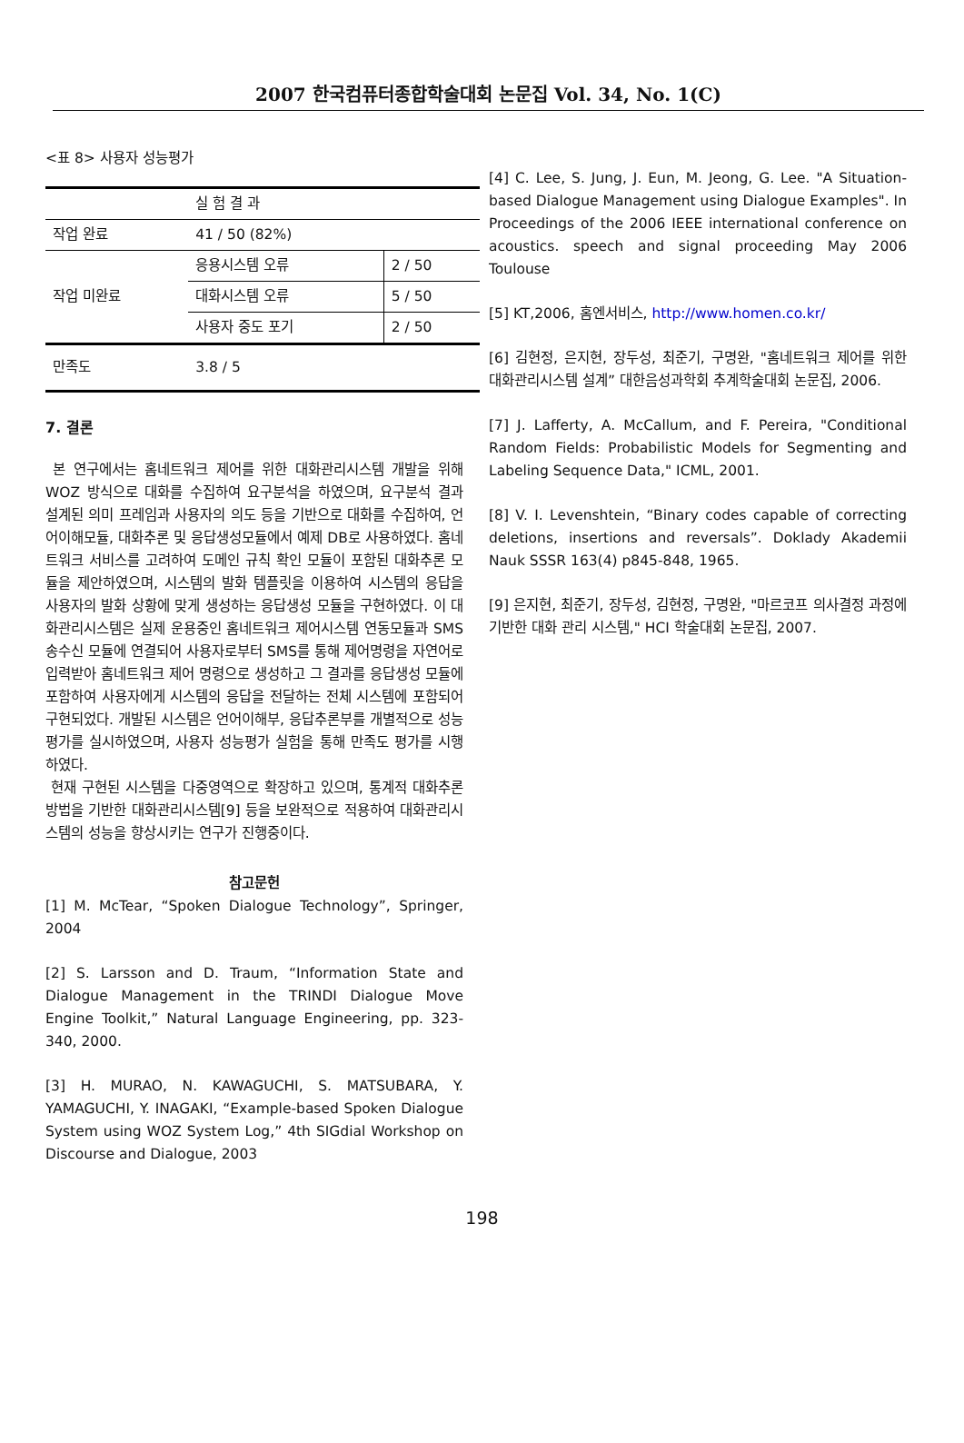2007 한국컴퓨터종합학술대회 논문집 Vol. 34, No. 1(C)
<표 8> 사용자 성능평가
| | 실 험 결 과 | |
| 작업 완료 | 41 / 50 (82%) | |
| 작업 미완료 | 응용시스템 오류 | 2 / 50 |
| | 대화시스템 오류 | 5 / 50 |
| | 사용자 중도 포기 | 2 / 50 |
| 만족도 | 3.8 / 5 | |
7. 결론
본 연구에서는 홈네트워크 제어를 위한 대화관리시스템 개발을 위해 WOZ 방식으로 대화를 수집하여 요구분석을 하였으며, 요구분석 결과 설계된 의미 프레임과 사용자의 의도 등을 기반으로 대화를 수집하여, 언어이해모듈, 대화추론 및 응답생성모듈에서 예제 DB로 사용하였다. 홈네트워크 서비스를 고려하여 도메인 규칙 확인 모듈이 포함된 대화추론 모듈을 제안하였으며, 시스템의 발화 템플릿을 이용하여 시스템의 응답을 사용자의 발화 상황에 맞게 생성하는 응답생성 모듈을 구현하였다. 이 대화관리시스템은 실제 운용중인 홈네트워크 제어시스템 연동모듈과 SMS 송수신 모듈에 연결되어 사용자로부터 SMS를 통해 제어명령을 자연어로 입력받아 홈네트워크 제어 명령으로 생성하고 그 결과를 응답생성 모듈에 포함하여 사용자에게 시스템의 응답을 전달하는 전체 시스템에 포함되어 구현되었다. 개발된 시스템은 언어이해부, 응답추론부를 개별적으로 성능평가를 실시하였으며, 사용자 성능평가 실험을 통해 만족도 평가를 시행하였다.
현재 구현된 시스템을 다중영역으로 확장하고 있으며, 통계적 대화추론 방법을 기반한 대화관리시스템[9] 등을 보완적으로 적용하여 대화관리시스템의 성능을 향상시키는 연구가 진행중이다.
참고문헌
[1] M. McTear, “Spoken Dialogue Technology”, Springer, 2004
[2] S. Larsson and D. Traum, “Information State and Dialogue Management in the TRINDI Dialogue Move Engine Toolkit,” Natural Language Engineering, pp. 323-340, 2000.
[3] H. MURAO, N. KAWAGUCHI, S. MATSUBARA, Y. YAMAGUCHI, Y. INAGAKI, “Example-based Spoken Dialogue System using WOZ System Log,” 4th SIGdial Workshop on Discourse and Dialogue, 2003
[4] C. Lee, S. Jung, J. Eun, M. Jeong, G. Lee. "A Situation-based Dialogue Management using Dialogue Examples". In Proceedings of the 2006 IEEE international conference on acoustics. speech and signal proceeding May 2006 Toulouse
[5] KT,2006, 홈엔서비스, http://www.homen.co.kr/
[6] 김현정, 은지현, 장두성, 최준기, 구명완, "홈네트워크 제어를 위한 대화관리시스템 설계” 대한음성과학회 추계학술대회 논문집, 2006.
[7] J. Lafferty, A. McCallum, and F. Pereira, "Conditional Random Fields: Probabilistic Models for Segmenting and Labeling Sequence Data," ICML, 2001.
[8] V. I. Levenshtein, “Binary codes capable of correcting deletions, insertions and reversals”. Doklady Akademii Nauk SSSR 163(4) p845-848, 1965.
[9] 은지현, 최준기, 장두성, 김현정, 구명완, "마르코프 의사결정 과정에 기반한 대화 관리 시스템," HCI 학술대회 논문집, 2007.
198